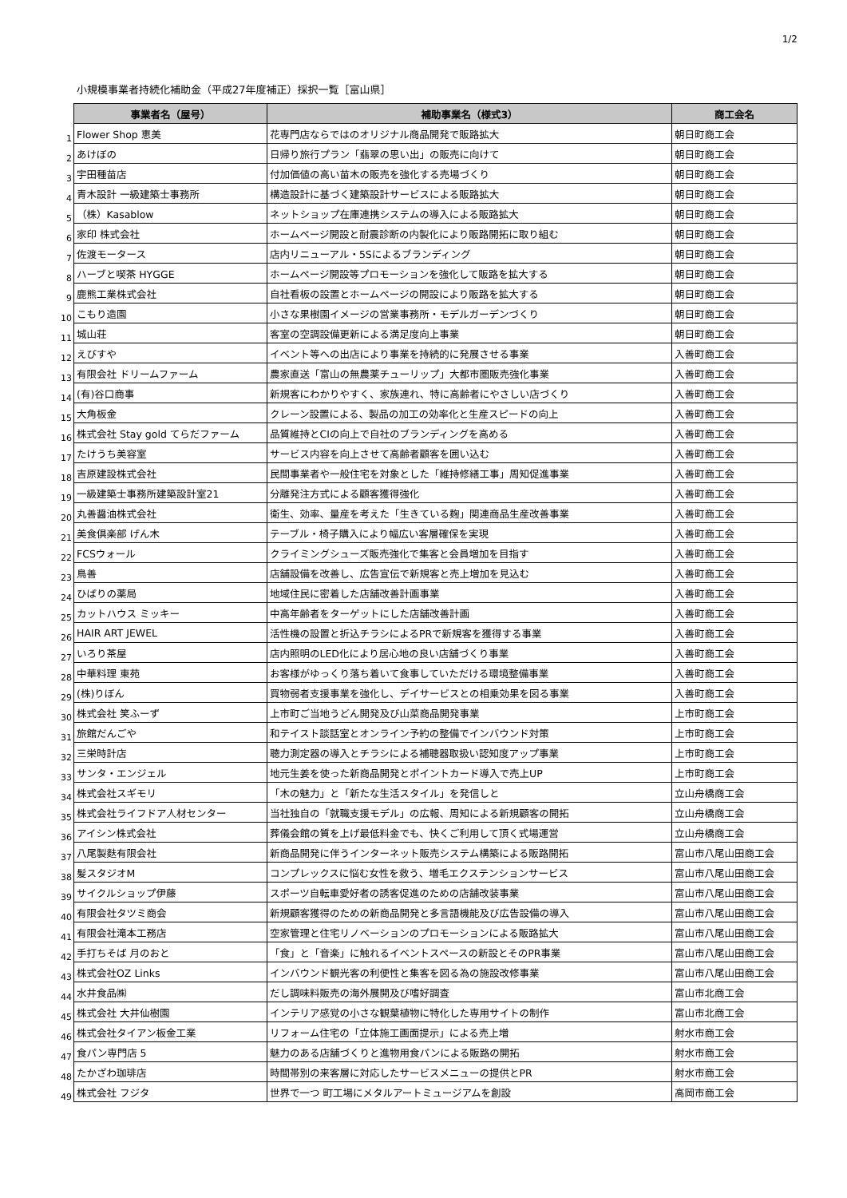1/2
小規模事業者持続化補助金（平成27年度補正）採択一覧［富山県］
| | 事業者名（屋号） | 補助事業名（様式3） | 商工会名 |
| 1 | Flower Shop 恵美 | 花専門店ならではのオリジナル商品開発で販路拡大 | 朝日町商工会 |
| 2 | あけぼの | 日帰り旅行プラン「翡翠の思い出」の販売に向けて | 朝日町商工会 |
| 3 | 宇田種苗店 | 付加価値の高い苗木の販売を強化する売場づくり | 朝日町商工会 |
| 4 | 青木設計 一級建築士事務所 | 構造設計に基づく建築設計サービスによる販路拡大 | 朝日町商工会 |
| 5 | （株）Kasablow | ネットショップ在庫連携システムの導入による販路拡大 | 朝日町商工会 |
| 6 | 家印 株式会社 | ホームページ開設と耐震診断の内製化により販路開拓に取り組む | 朝日町商工会 |
| 7 | 佐渡モータース | 店内リニューアル・5Sによるブランディング | 朝日町商工会 |
| 8 | ハーブと喫茶 HYGGE | ホームページ開設等プロモーションを強化して販路を拡大する | 朝日町商工会 |
| 9 | 鹿熊工業株式会社 | 自社看板の設置とホームページの開設により販路を拡大する | 朝日町商工会 |
| 10 | こもり造園 | 小さな果樹園イメージの営業事務所・モデルガーデンづくり | 朝日町商工会 |
| 11 | 城山荘 | 客室の空調設備更新による満足度向上事業 | 朝日町商工会 |
| 12 | えびすや | イベント等への出店により事業を持続的に発展させる事業 | 入善町商工会 |
| 13 | 有限会社 ドリームファーム | 農家直送「富山の無農薬チューリップ」大都市圏販売強化事業 | 入善町商工会 |
| 14 | (有)谷口商事 | 新規客にわかりやすく、家族連れ、特に高齢者にやさしい店づくり | 入善町商工会 |
| 15 | 大角板金 | クレーン設置による、製品の加工の効率化と生産スピードの向上 | 入善町商工会 |
| 16 | 株式会社 Stay gold てらだファーム | 品質維持とCIの向上で自社のブランディングを高める | 入善町商工会 |
| 17 | たけうち美容室 | サービス内容を向上させて高齢者顧客を囲い込む | 入善町商工会 |
| 18 | 吉原建設株式会社 | 民間事業者や一般住宅を対象とした「維持修繕工事」周知促進事業 | 入善町商工会 |
| 19 | 一級建築士事務所建築設計室21 | 分離発注方式による顧客獲得強化 | 入善町商工会 |
| 20 | 丸善醤油株式会社 | 衛生、効率、量産を考えた「生きている麹」関連商品生産改善事業 | 入善町商工会 |
| 21 | 美食倶楽部 げん木 | テーブル・椅子購入により幅広い客層確保を実現 | 入善町商工会 |
| 22 | FCSウォール | クライミングシューズ販売強化で集客と会員増加を目指す | 入善町商工会 |
| 23 | 鳥善 | 店舗設備を改善し、広告宣伝で新規客と売上増加を見込む | 入善町商工会 |
| 24 | ひばりの薬局 | 地域住民に密着した店舗改善計画事業 | 入善町商工会 |
| 25 | カットハウス ミッキー | 中高年齢者をターゲットにした店舗改善計画 | 入善町商工会 |
| 26 | HAIR ART JEWEL | 活性機の設置と折込チラシによるPRで新規客を獲得する事業 | 入善町商工会 |
| 27 | いろり茶屋 | 店内照明のLED化により居心地の良い店舗づくり事業 | 入善町商工会 |
| 28 | 中華料理 東苑 | お客様がゆっくり落ち着いて食事していただける環境整備事業 | 入善町商工会 |
| 29 | (株)りぼん | 買物弱者支援事業を強化し、デイサービスとの相乗効果を図る事業 | 入善町商工会 |
| 30 | 株式会社 笑ふーず | 上市町ご当地うどん開発及び山菜商品開発事業 | 上市町商工会 |
| 31 | 旅館だんごや | 和テイスト談話室とオンライン予約の整備でインバウンド対策 | 上市町商工会 |
| 32 | 三栄時計店 | 聴力測定器の導入とチラシによる補聴器取扱い認知度アップ事業 | 上市町商工会 |
| 33 | サンタ・エンジェル | 地元生姜を使った新商品開発とポイントカード導入で売上UP | 上市町商工会 |
| 34 | 株式会社スギモリ | 「木の魅力」と「新たな生活スタイル」を発信しと | 立山舟橋商工会 |
| 35 | 株式会社ライフドア人材センター | 当社独自の「就職支援モデル」の広報、周知による新規顧客の開拓 | 立山舟橋商工会 |
| 36 | アイシン株式会社 | 葬儀会館の質を上げ最低料金でも、快くご利用して頂く式場運営 | 立山舟橋商工会 |
| 37 | 八尾製麩有限会社 | 新商品開発に伴うインターネット販売システム構築による販路開拓 | 富山市八尾山田商工会 |
| 38 | 髪スタジオM | コンプレックスに悩む女性を救う、増毛エクステンションサービス | 富山市八尾山田商工会 |
| 39 | サイクルショップ伊藤 | スポーツ自転車愛好者の誘客促進のための店舗改装事業 | 富山市八尾山田商工会 |
| 40 | 有限会社タツミ商会 | 新規顧客獲得のための新商品開発と多言語機能及び広告設備の導入 | 富山市八尾山田商工会 |
| 41 | 有限会社滝本工務店 | 空家管理と住宅リノベーションのプロモーションによる販路拡大 | 富山市八尾山田商工会 |
| 42 | 手打ちそば 月のおと | 「食」と「音楽」に触れるイベントスペースの新設とそのPR事業 | 富山市八尾山田商工会 |
| 43 | 株式会社OZ Links | インバウンド観光客の利便性と集客を図る為の施設改修事業 | 富山市八尾山田商工会 |
| 44 | 水井食品㈱ | だし調味料販売の海外展開及び嗜好調査 | 富山市北商工会 |
| 45 | 株式会社 大井仙樹園 | インテリア感覚の小さな観葉植物に特化した専用サイトの制作 | 富山市北商工会 |
| 46 | 株式会社タイアン板金工業 | リフォーム住宅の「立体施工画面提示」による売上増 | 射水市商工会 |
| 47 | 食パン専門店 5 | 魅力のある店舗づくりと進物用食パンによる販路の開拓 | 射水市商工会 |
| 48 | たかざわ珈琲店 | 時間帯別の来客層に対応したサービスメニューの提供とPR | 射水市商工会 |
| 49 | 株式会社 フジタ | 世界で一つ 町工場にメタルアートミュージアムを創設 | 高岡市商工会 |